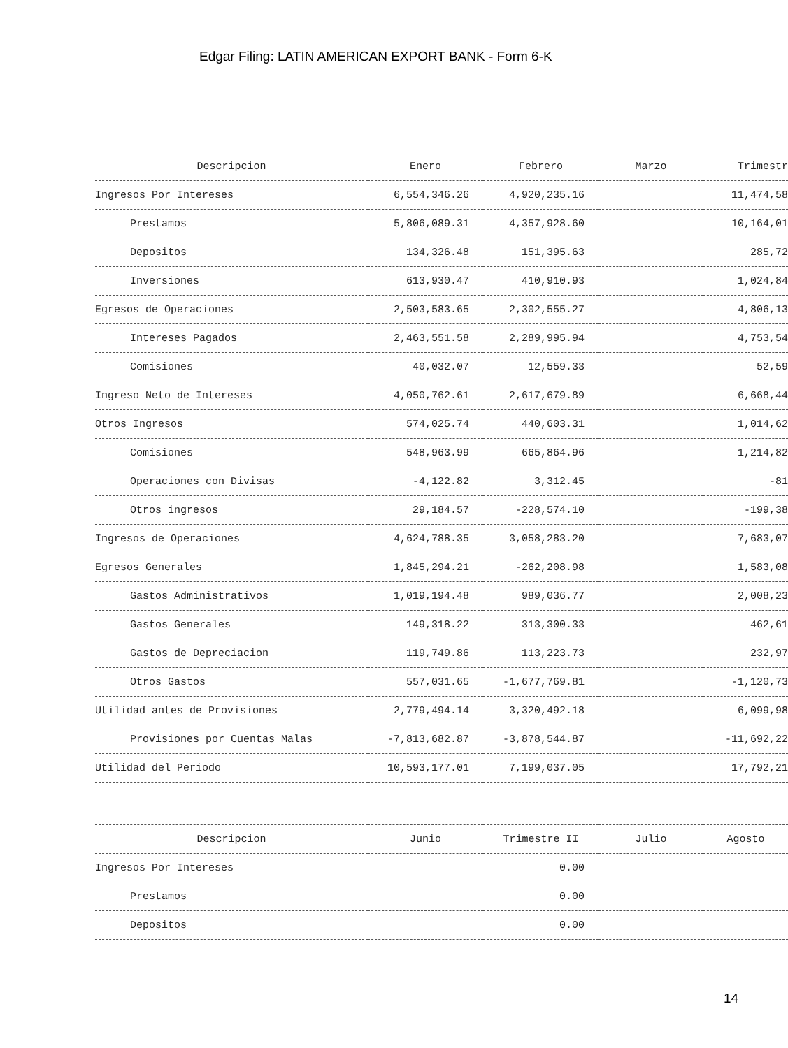Edgar Filing: LATIN AMERICAN EXPORT BANK - Form 6-K
| Descripcion | Enero | Febrero | Marzo | Trimestr |
| --- | --- | --- | --- | --- |
| Ingresos Por Intereses | 6,554,346.26 | 4,920,235.16 | | 11,474,58 |
| Prestamos | 5,806,089.31 | 4,357,928.60 | | 10,164,01 |
| Depositos | 134,326.48 | 151,395.63 | | 285,72 |
| Inversiones | 613,930.47 | 410,910.93 | | 1,024,84 |
| Egresos de Operaciones | 2,503,583.65 | 2,302,555.27 | | 4,806,13 |
| Intereses Pagados | 2,463,551.58 | 2,289,995.94 | | 4,753,54 |
| Comisiones | 40,032.07 | 12,559.33 | | 52,59 |
| Ingreso Neto de Intereses | 4,050,762.61 | 2,617,679.89 | | 6,668,44 |
| Otros Ingresos | 574,025.74 | 440,603.31 | | 1,014,62 |
| Comisiones | 548,963.99 | 665,864.96 | | 1,214,82 |
| Operaciones con Divisas | -4,122.82 | 3,312.45 | | -81 |
| Otros ingresos | 29,184.57 | -228,574.10 | | -199,38 |
| Ingresos de Operaciones | 4,624,788.35 | 3,058,283.20 | | 7,683,07 |
| Egresos Generales | 1,845,294.21 | -262,208.98 | | 1,583,08 |
| Gastos Administrativos | 1,019,194.48 | 989,036.77 | | 2,008,23 |
| Gastos Generales | 149,318.22 | 313,300.33 | | 462,61 |
| Gastos de Depreciacion | 119,749.86 | 113,223.73 | | 232,97 |
| Otros Gastos | 557,031.65 | -1,677,769.81 | | -1,120,73 |
| Utilidad antes de Provisiones | 2,779,494.14 | 3,320,492.18 | | 6,099,98 |
| Provisiones por Cuentas Malas | -7,813,682.87 | -3,878,544.87 | | -11,692,22 |
| Utilidad del Periodo | 10,593,177.01 | 7,199,037.05 | | 17,792,21 |
| Descripcion | Junio | Trimestre II | Julio | Agosto |
| --- | --- | --- | --- | --- |
| Ingresos Por Intereses | | 0.00 | | |
| Prestamos | | 0.00 | | |
| Depositos | | 0.00 | | |
14